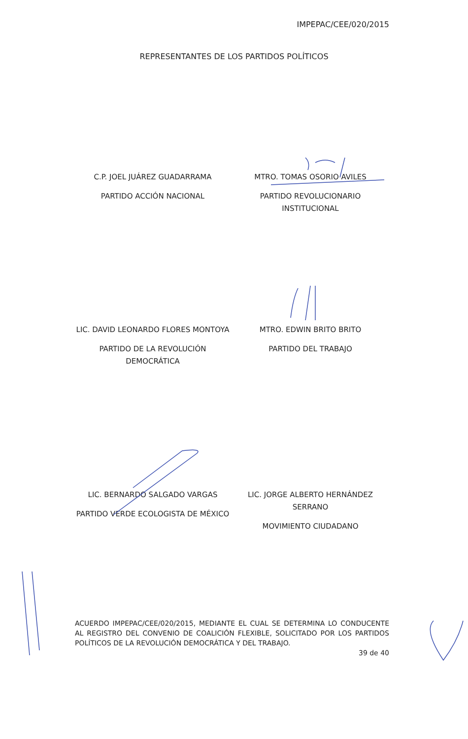IMPEPAC/CEE/020/2015
REPRESENTANTES DE LOS PARTIDOS POLÍTICOS
C.P. JOEL JUÁREZ GUADARRAMA
PARTIDO ACCIÓN NACIONAL
MTRO. TOMAS OSORIO AVILES
PARTIDO REVOLUCIONARIO INSTITUCIONAL
LIC. DAVID LEONARDO FLORES MONTOYA
PARTIDO DE LA REVOLUCIÓN DEMOCRÁTICA
MTRO. EDWIN BRITO BRITO
PARTIDO DEL TRABAJO
LIC. BERNARDO SALGADO VARGAS
PARTIDO VERDE ECOLOGISTA DE MÉXICO
LIC. JORGE ALBERTO HERNÁNDEZ SERRANO
MOVIMIENTO CIUDADANO
ACUERDO IMPEPAC/CEE/020/2015, MEDIANTE EL CUAL SE DETERMINA LO CONDUCENTE AL REGISTRO DEL CONVENIO DE COALICIÓN FLEXIBLE, SOLICITADO POR LOS PARTIDOS POLÍTICOS DE LA REVOLUCIÓN DEMOCRÁTICA Y DEL TRABAJO.
39 de 40